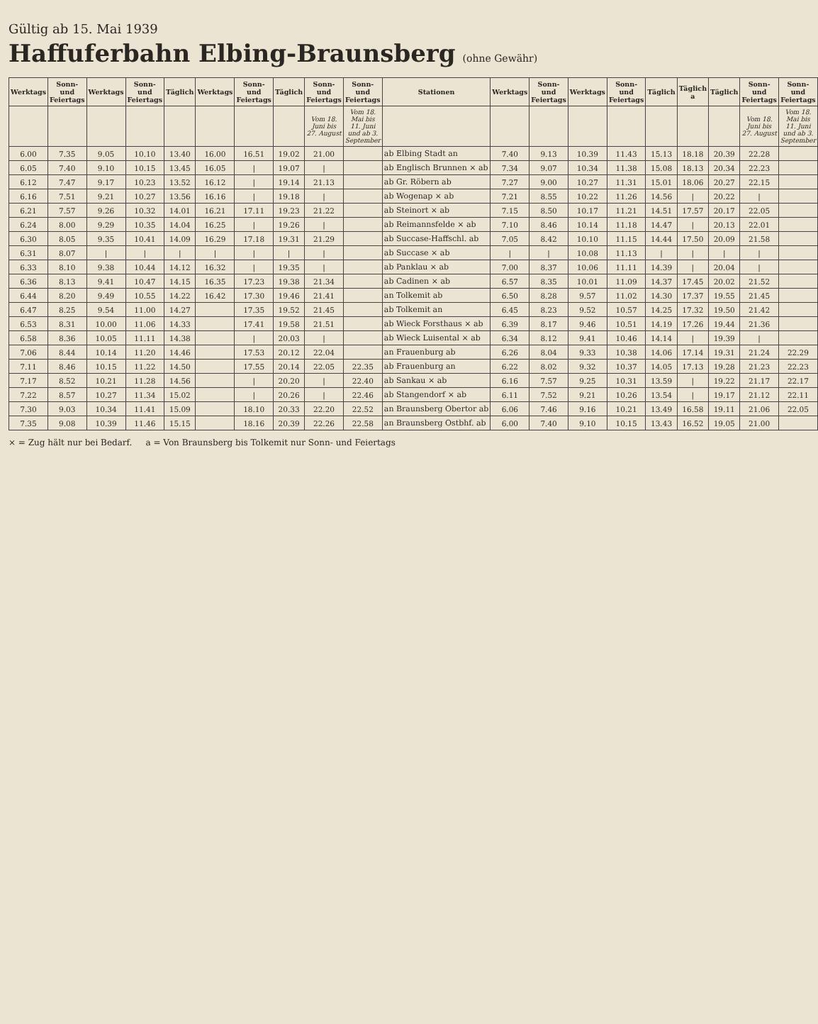Gültig ab 15. Mai 1939
Haffuferbahn Elbing-Braunsberg
(ohne Gewähr)
| Werktags | Sonn- und Feiertags | Werktags | Sonn- und Feiertags | Täglich | Werktags | Sonn- und Feiertags | Täglich | Sonn- und Feiertags | Sonn- und Feiertags | Stationen | Werktags | Sonn- und Feiertags | Werktags | Sonn- und Feiertags | Täglich | Täglich a | Täglich | Sonn- und Feiertags | Sonn- und Feiertags |
| --- | --- | --- | --- | --- | --- | --- | --- | --- | --- | --- | --- | --- | --- | --- | --- | --- | --- | --- | --- |
| | | | | | | | | Vom 18. Juni bis 27. August | Vom 18. Mai bis 11. Juni und ab 3. September | | | | | | | | | Vom 18. Juni bis 27. August | Vom 18. Mai bis 11. Juni und ab 3. September |
| 6.00 | 7.35 | 9.05 | 10.10 | 13.40 | 16.00 | 16.51 | 19.02 | 21.00 | | ab Elbing Stadt an | 7.40 | 9.13 | 10.39 | 11.43 | 15.13 | 18.18 | 20.39 | 22.28 | |
| 6.05 | 7.40 | 9.10 | 10.15 | 13.45 | 16.05 | / | 19.07 | / | | ab Englisch Brunnen × ab | 7.34 | 9.07 | 10.34 | 11.38 | 15.08 | 18.13 | 20.34 | 22.23 | |
| 6.12 | 7.47 | 9.17 | 10.23 | 13.52 | 16.12 | / | 19.14 | 21.13 | | ab Gr. Röbern ab | 7.27 | 9.00 | 10.27 | 11.31 | 15.01 | 18.06 | 20.27 | 22.15 | |
| 6.16 | 7.51 | 9.21 | 10.27 | 13.56 | 16.16 | / | 19.18 | / | | ab Wogenap × ab | 7.21 | 8.55 | 10.22 | 11.26 | 14.56 | / | 20.22 | / | |
| 6.21 | 7.57 | 9.26 | 10.32 | 14.01 | 16.21 | 17.11 | 19.23 | 21.22 | | ab Steinort × ab | 7.15 | 8.50 | 10.17 | 11.21 | 14.51 | 17.57 | 20.17 | 22.05 | |
| 6.24 | 8.00 | 9.29 | 10.35 | 14.04 | 16.25 | / | 19.26 | / | | ab Reimannsfelde × ab | 7.10 | 8.46 | 10.14 | 11.18 | 14.47 | / | 20.13 | 22.01 | |
| 6.30 | 8.05 | 9.35 | 10.41 | 14.09 | 16.29 | 17.18 | 19.31 | 21.29 | | ab Succase-Haffschl. ab | 7.05 | 8.42 | 10.10 | 11.15 | 14.44 | 17.50 | 20.09 | 21.58 | |
| 6.31 | 8.07 | / | / | / | / | / | / | / | | ab Succase × ab | / | / | 10.08 | 11.13 | / | / | / | / | |
| 6.33 | 8.10 | 9.38 | 10.44 | 14.12 | 16.32 | / | 19.35 | / | | ab Panklau × ab | 7.00 | 8.37 | 10.06 | 11.11 | 14.39 | / | 20.04 | / | |
| 6.36 | 8.13 | 9.41 | 10.47 | 14.15 | 16.35 | 17.23 | 19.38 | 21.34 | | ab Cadinen × ab | 6.57 | 8.35 | 10.01 | 11.09 | 14.37 | 17.45 | 20.02 | 21.52 | |
| 6.44 | 8.20 | 9.49 | 10.55 | 14.22 | 16.42 | 17.30 | 19.46 | 21.41 | | an Tolkemit ab | 6.50 | 8.28 | 9.57 | 11.02 | 14.30 | 17.37 | 19.55 | 21.45 | |
| 6.47 | 8.25 | 9.54 | 11.00 | 14.27 | | 17.35 | 19.52 | 21.45 | | ab Tolkemit an | 6.45 | 8.23 | 9.52 | 10.57 | 14.25 | 17.32 | 19.50 | 21.42 | |
| 6.53 | 8.31 | 10.00 | 11.06 | 14.33 | | 17.41 | 19.58 | 21.51 | | ab Wieck Forsthaus × ab | 6.39 | 8.17 | 9.46 | 10.51 | 14.19 | 17.26 | 19.44 | 21.36 | |
| 6.58 | 8.36 | 10.05 | 11.11 | 14.38 | | / | 20.03 | / | | ab Wieck Luisental × ab | 6.34 | 8.12 | 9.41 | 10.46 | 14.14 | / | 19.39 | / | |
| 7.06 | 8.44 | 10.14 | 11.20 | 14.46 | | 17.53 | 20.12 | 22.04 | | an Frauenburg ab | 6.26 | 8.04 | 9.33 | 10.38 | 14.06 | 17.14 | 19.31 | 21.24 | 22.29 |
| 7.11 | 8.46 | 10.15 | 11.22 | 14.50 | | 17.55 | 20.14 | 22.05 | 22.35 | ab Frauenburg an | 6.22 | 8.02 | 9.32 | 10.37 | 14.05 | 17.13 | 19.28 | 21.23 | 22.23 |
| 7.17 | 8.52 | 10.21 | 11.28 | 14.56 | | / | 20.20 | / | 22.40 | ab Sankau × ab | 6.16 | 7.57 | 9.25 | 10.31 | 13.59 | / | 19.22 | 21.17 | 22.17 |
| 7.22 | 8.57 | 10.27 | 11.34 | 15.02 | | / | 20.26 | / | 22.46 | ab Stangendorf × ab | 6.11 | 7.52 | 9.21 | 10.26 | 13.54 | / | 19.17 | 21.12 | 22.11 |
| 7.30 | 9.03 | 10.34 | 11.41 | 15.09 | | 18.10 | 20.33 | 22.20 | 22.52 | an Braunsberg Obertor ab | 6.06 | 7.46 | 9.16 | 10.21 | 13.49 | 16.58 | 19.11 | 21.06 | 22.05 |
| 7.35 | 9.08 | 10.39 | 11.46 | 15.15 | | 18.16 | 20.39 | 22.26 | 22.58 | an Braunsberg Ostbhf. ab | 6.00 | 7.40 | 9.10 | 10.15 | 13.43 | 16.52 | 19.05 | 21.00 | |
× = Zug hält nur bei Bedarf. a = Von Braunsberg bis Tolkemit nur Sonn- und Feiertags